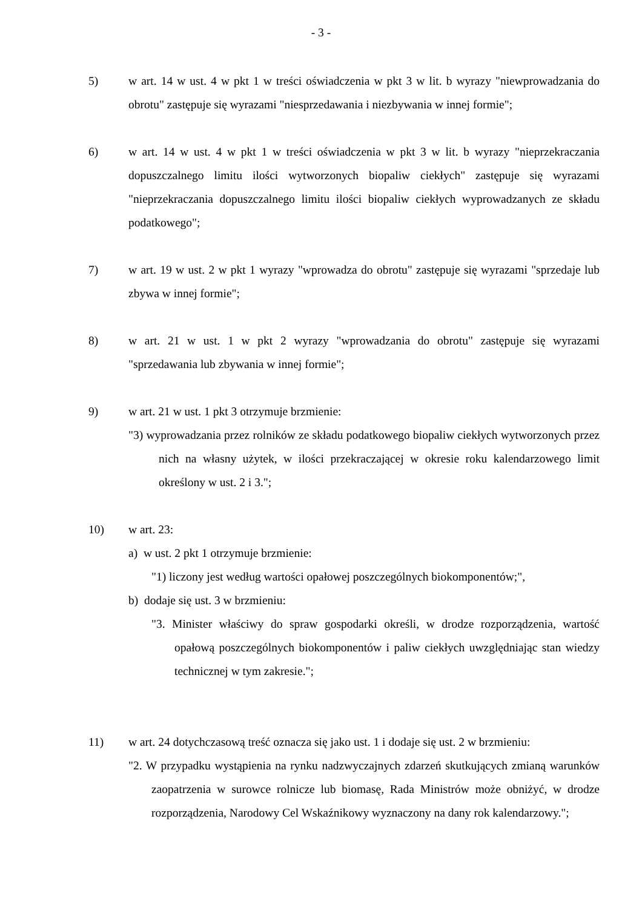- 3 -
5) w art. 14 w ust. 4 w pkt 1 w treści oświadczenia w pkt 3 w lit. b wyrazy "niewprowadzania do obrotu" zastępuje się wyrazami "niesprzedawania i niezbywania w innej formie";
6) w art. 14 w ust. 4 w pkt 1 w treści oświadczenia w pkt 3 w lit. b wyrazy "nieprzekraczania dopuszczalnego limitu ilości wytworzonych biopaliw ciekłych" zastępuje się wyrazami "nieprzekraczania dopuszczalnego limitu ilości biopaliw ciekłych wyprowadzanych ze składu podatkowego";
7) w art. 19 w ust. 2 w pkt 1 wyrazy "wprowadza do obrotu" zastępuje się wyrazami "sprzedaje lub zbywa w innej formie";
8) w art. 21 w ust. 1 w pkt 2 wyrazy "wprowadzania do obrotu" zastępuje się wyrazami "sprzedawania lub zbywania w innej formie";
9) w art. 21 w ust. 1 pkt 3 otrzymuje brzmienie:
"3) wyprowadzania przez rolników ze składu podatkowego biopaliw ciekłych wytworzonych przez nich na własny użytek, w ilości przekraczającej w okresie roku kalendarzowego limit określony w ust. 2 i 3.";
10) w art. 23:
a) w ust. 2 pkt 1 otrzymuje brzmienie:
"1) liczony jest według wartości opałowej poszczególnych biokomponentów;",
b) dodaje się ust. 3 w brzmieniu:
"3. Minister właściwy do spraw gospodarki określi, w drodze rozporządzenia, wartość opałową poszczególnych biokomponentów i paliw ciekłych uwzględniając stan wiedzy technicznej w tym zakresie.";
11) w art. 24 dotychczasową treść oznacza się jako ust. 1 i dodaje się ust. 2 w brzmieniu:
"2. W przypadku wystąpienia na rynku nadzwyczajnych zdarzeń skutkujących zmianą warunków zaopatrzenia w surowce rolnicze lub biomasę, Rada Ministrów może obniżyć, w drodze rozporządzenia, Narodowy Cel Wskaźnikowy wyznaczony na dany rok kalendarzowy.";